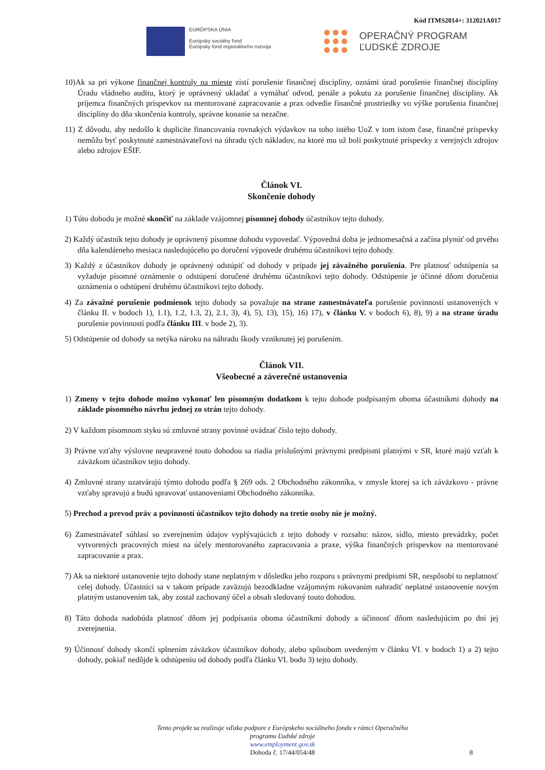Kód ITMS2014+: 312021A017
EURÓPSKA ÚNIA
Európsky sociálny fond
Európsky fond regionálneho rozvoja
OPERAČNÝ PROGRAM
ĽUDSKÉ ZDROJE
10)Ak sa pri výkone finančnej kontroly na mieste zistí porušenie finančnej disciplíny, oznámi úrad porušenie finančnej disciplíny Úradu vládneho auditu, ktorý je oprávnený ukladať a vymáhať odvod, penále a pokutu za porušenie finančnej disciplíny. Ak príjemca finančných príspevkov na mentorované zapracovanie a prax odvedie finančné prostriedky vo výške porušenia finančnej disciplíny do dňa skončenia kontroly, správne konanie sa nezačne.
11) Z dôvodu, aby nedošlo k duplicite financovania rovnakých výdavkov na toho istého UoZ v tom istom čase, finančné príspevky nemôžu byť poskytnuté zamestnávateľovi na úhradu tých nákladov, na ktoré mu už boli poskytnuté príspevky z verejných zdrojov alebo zdrojov EŠIF.
Článok VI.
Skončenie dohody
1) Túto dohodu je možné skončiť na základe vzájomnej písomnej dohody účastníkov tejto dohody.
2) Každý účastník tejto dohody je oprávnený písomne dohodu vypovedať. Výpovedná doba je jednomesačná a začína plynúť od prvého dňa kalendárneho mesiaca nasledujúceho po doručení výpovede druhému účastníkovi tejto dohody.
3) Každý z účastníkov dohody je oprávnený odstúpiť od dohody v prípade jej závažného porušenia. Pre platnosť odstúpenia sa vyžaduje písomné oznámenie o odstúpení doručené druhému účastníkovi tejto dohody. Odstúpenie je účinné dňom doručenia oznámenia o odstúpení druhému účastníkovi tejto dohody.
4) Za závažné porušenie podmienok tejto dohody sa považuje na strane zamestnávateľa porušenie povinností ustanovených v článku II. v bodoch 1), 1.1), 1.2, 1.3, 2), 2.1, 3), 4), 5), 13), 15), 16) 17), v článku V. v bodoch 6), 8), 9) a na strane úradu porušenie povinností podľa článku III. v bode 2), 3).
5) Odstúpenie od dohody sa netýka nároku na náhradu škody vzniknutej jej porušením.
Článok VII.
Všeobecné a záverečné ustanovenia
1) Zmeny v tejto dohode možno vykonať len písomným dodatkom k tejto dohode podpísaným oboma účastníkmi dohody na základe písomného návrhu jednej zo strán tejto dohody.
2) V každom písomnom styku sú zmluvné strany povinné uvádzať číslo tejto dohody.
3) Právne vzťahy výslovne neupravené touto dohodou sa riadia príslušnými právnymi predpismi platnými v SR, ktoré majú vzťah k záväzkom účastníkov tejto dohody.
4) Zmluvné strany uzatvárajú týmto dohodu podľa § 269 ods. 2 Obchodného zákonníka, v zmysle ktorej sa ich záväzkovo - právne vzťahy spravujú a budú spravovať ustanoveniami Obchodného zákonníka.
5) Prechod a prevod práv a povinností účastníkov tejto dohody na tretie osoby nie je možný.
6) Zamestnávateľ súhlasí so zverejnením údajov vyplývajúcich z tejto dohody v rozsahu: názov, sídlo, miesto prevádzky, počet vytvorených pracovných miest na účely mentorovaného zapracovania a praxe, výška finančných príspevkov na mentorované zapracovanie a prax.
7) Ak sa niektoré ustanovenie tejto dohody stane neplatným v dôsledku jeho rozporu s právnymi predpismi SR, nespôsobí to neplatnosť celej dohody. Účastníci sa v takom prípade zaväzujú bezodkladne vzájomným rokovaním nahradiť neplatné ustanovenie novým platným ustanovením tak, aby zostal zachovaný účel a obsah sledovaný touto dohodou.
8) Táto dohoda nadobúda platnosť dňom jej podpísania oboma účastníkmi dohody a účinnosť dňom nasledujúcim po dni jej zverejnenia.
9) Účinnosť dohody skončí splnením záväzkov účastníkov dohody, alebo spôsobom uvedeným v článku VI. v bodoch 1) a 2) tejto dohody, pokiaľ nedôjde k odstúpeniu od dohody podľa článku VI. bodu 3) tejto dohody.
Tento projekt sa realizuje vďaka podpore z Európskeho sociálneho fondu v rámci Operačného programu Ľudské zdroje
www.employment.gov.sk
Dohoda č. 17/44/054/48
8